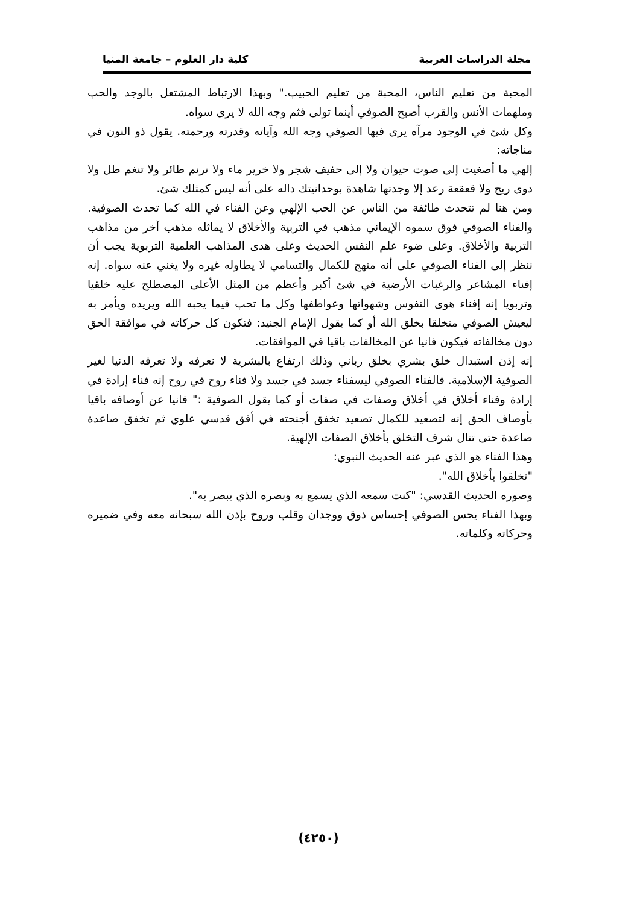مجلة الدراسات العربية كلية دار العلوم – جامعة المنيا
المحبة من تعليم الناس، المحبة من تعليم الحبيب." وبهذا الارتباط المشتعل بالوجد والحب وملهمات الأنس والقرب أصبح الصوفي أينما تولى فثم وجه الله لا يرى سواه.
وكل شئ في الوجود مرآه يرى فيها الصوفي وجه الله وآياته وقدرته ورحمته. يقول ذو النون في مناجاته:
إلهي ما أصغيت إلى صوت حيوان ولا إلى حفيف شجر ولا خرير ماء ولا ترنم طائر ولا تنغم طل ولا دوى ريح ولا قعقعة رعد إلا وجدتها شاهدة بوحدانيتك داله على أنه ليس كمثلك شئ.
ومن هنا لم تتحدث طائفة من الناس عن الحب الإلهي وعن الفناء في الله كما تحدث الصوفية. والفناء الصوفي فوق سموه الإيماني مذهب في التربية والأخلاق لا يماثله مذهب آخر من مذاهب التربية والأخلاق. وعلى ضوء علم النفس الحديث وعلى هدى المذاهب العلمية التربوية يجب أن ننظر إلى الفناء الصوفي على أنه منهج للكمال والتسامي لا يطاوله غيره ولا يغني عنه سواه. إنه إفناء المشاعر والرغبات الأرضية في شئ أكبر وأعظم من المثل الأعلى المصطلح عليه خلقيا وتربويا إنه إفناء هوى النفوس وشهواتها وعواطفها وكل ما تحب فيما يحبه الله ويريده ويأمر به ليعيش الصوفي متخلقا بخلق الله أو كما يقول الإمام الجنيد: فتكون كل حركاته في موافقة الحق دون مخالفاته فيكون فانيا عن المخالفات باقيا في الموافقات.
إنه إذن استبدال خلق بشري بخلق رباني وذلك ارتفاع بالبشرية لا نعرفه ولا تعرفه الدنيا لغير الصوفية الإسلامية. فالفناء الصوفي ليسفناء جسد في جسد ولا فناء روح في روح إنه فناء إرادة في إرادة وفناء أخلاق في أخلاق وصفات في صفات أو كما يقول الصوفية :" فانيا عن أوصافه باقيا بأوصاف الحق إنه لتصعيد للكمال تصعيد تخفق أجنحته في أفق قدسي علوي ثم تخفق صاعدة صاعدة حتى تنال شرف التخلق بأخلاق الصفات الإلهية.
وهذا الفناء هو الذي عبر عنه الحديث النبوي:
"تخلقوا بأخلاق الله".
وصوره الحديث القدسي: "كنت سمعه الذي يسمع به وبصره الذي يبصر به".
وبهذا الفناء يحس الصوفي إحساس ذوق ووجدان وقلب وروح بإذن الله سبحانه معه وفي ضميره وحركاته وكلماته.
(٤٢٥٠)